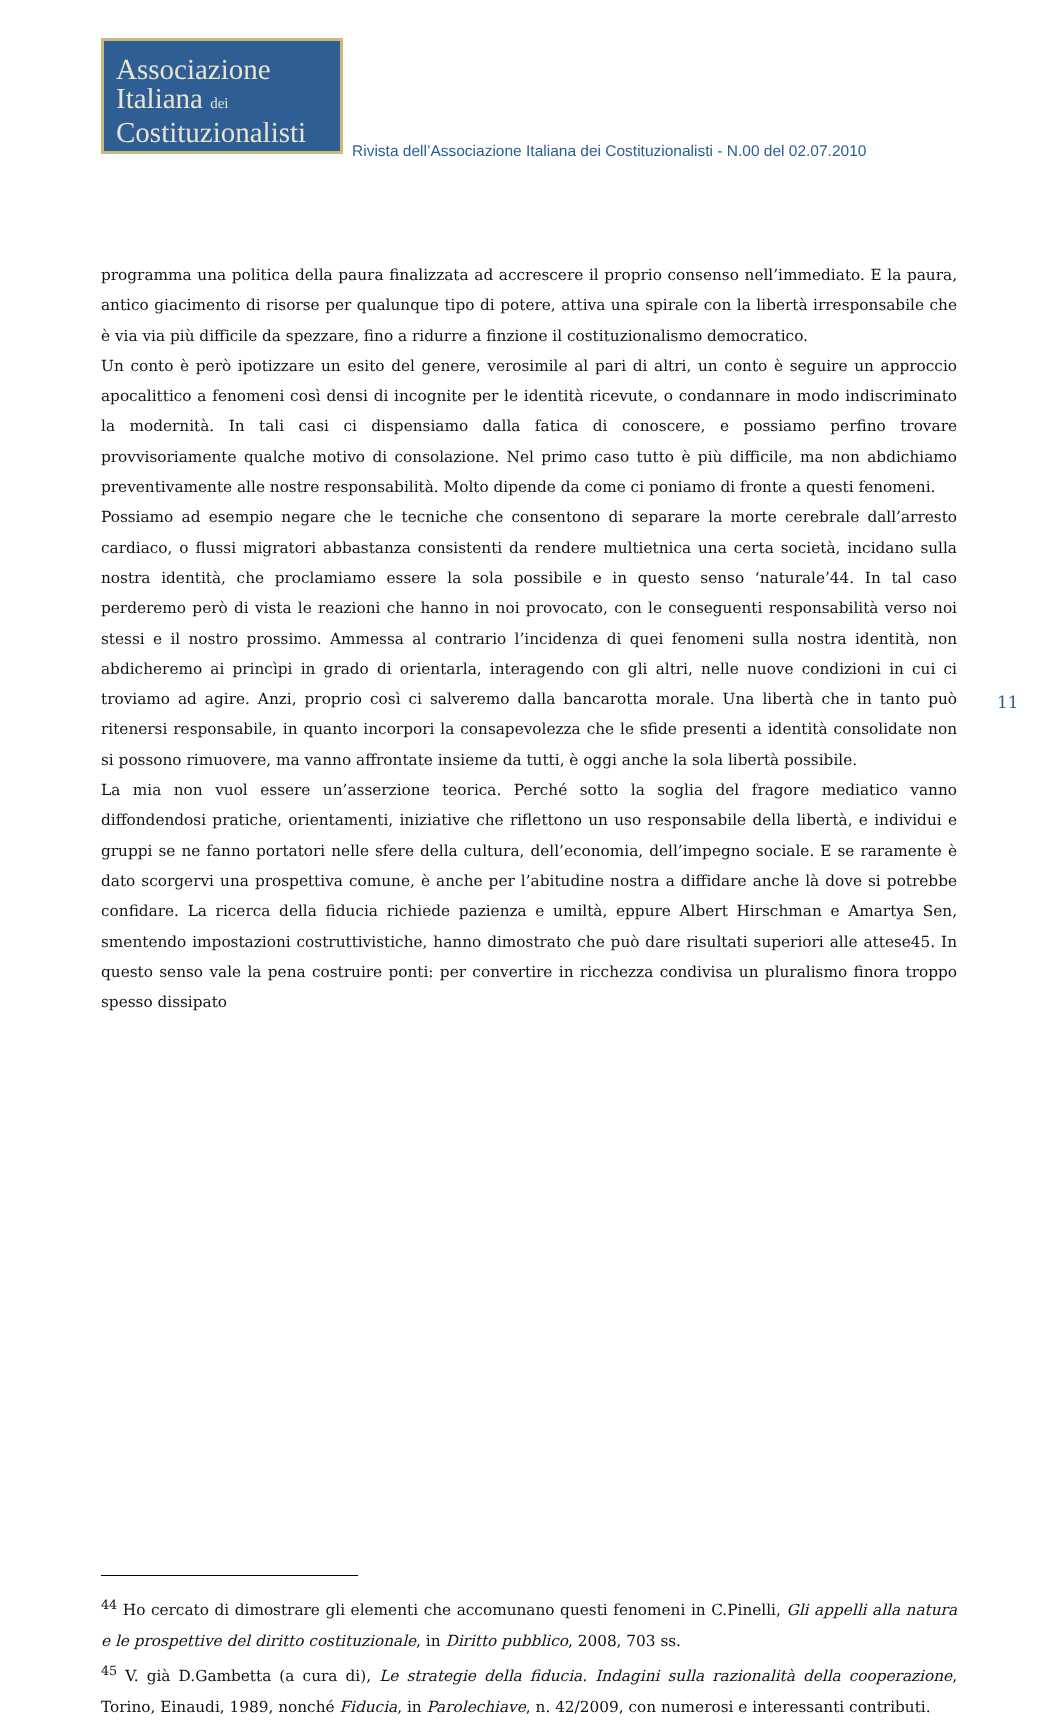Associazione
Italiana dei
Costituzionalisti
Rivista dell’Associazione Italiana dei Costituzionalisti - N.00 del 02.07.2010
11
programma una politica della paura finalizzata ad accrescere il proprio consenso nell’immediato. E la paura, antico giacimento di risorse per qualunque tipo di potere, attiva una spirale con la libertà irresponsabile che è via via più difficile da spezzare, fino a ridurre a finzione il costituzionalismo democratico.
Un conto è però ipotizzare un esito del genere, verosimile al pari di altri, un conto è seguire un approccio apocalittico a fenomeni così densi di incognite per le identità ricevute, o condannare in modo indiscriminato la modernità. In tali casi ci dispensiamo dalla fatica di conoscere, e possiamo perfino trovare provvisoriamente qualche motivo di consolazione. Nel primo caso tutto è più difficile, ma non abdichiamo preventivamente alle nostre responsabilità. Molto dipende da come ci poniamo di fronte a questi fenomeni.
Possiamo ad esempio negare che le tecniche che consentono di separare la morte cerebrale dall’arresto cardiaco, o flussi migratori abbastanza consistenti da rendere multietnica una certa società, incidano sulla nostra identità, che proclamiamo essere la sola possibile e in questo senso ‘naturale’44. In tal caso perderemo però di vista le reazioni che hanno in noi provocato, con le conseguenti responsabilità verso noi stessi e il nostro prossimo. Ammessa al contrario l’incidenza di quei fenomeni sulla nostra identità, non abdicheremo ai princìpi in grado di orientarla, interagendo con gli altri, nelle nuove condizioni in cui ci troviamo ad agire. Anzi, proprio così ci salveremo dalla bancarotta morale. Una libertà che in tanto può ritenersi responsabile, in quanto incorpori la consapevolezza che le sfide presenti a identità consolidate non si possono rimuovere, ma vanno affrontate insieme da tutti, è oggi anche la sola libertà possibile.
La mia non vuol essere un’asserzione teorica. Perché sotto la soglia del fragore mediatico vanno diffondendosi pratiche, orientamenti, iniziative che riflettono un uso responsabile della libertà, e individui e gruppi se ne fanno portatori nelle sfere della cultura, dell’economia, dell’impegno sociale. E se raramente è dato scorgervi una prospettiva comune, è anche per l’abitudine nostra a diffidare anche là dove si potrebbe confidare. La ricerca della fiducia richiede pazienza e umiltà, eppure Albert Hirschman e Amartya Sen, smentendo impostazioni costruttivistiche, hanno dimostrato che può dare risultati superiori alle attese45. In questo senso vale la pena costruire ponti: per convertire in ricchezza condivisa un pluralismo finora troppo spesso dissipato
<sup>44</sup> Ho cercato di dimostrare gli elementi che accomunano questi fenomeni in C.Pinelli, Gli appelli alla natura e le prospettive del diritto costituzionale, in Diritto pubblico, 2008, 703 ss.
<sup>45</sup> V. già D.Gambetta (a cura di), Le strategie della fiducia. Indagini sulla razionalità della cooperazione, Torino, Einaudi, 1989, nonché Fiducia, in Parolechiave, n. 42/2009, con numerosi e interessanti contributi.